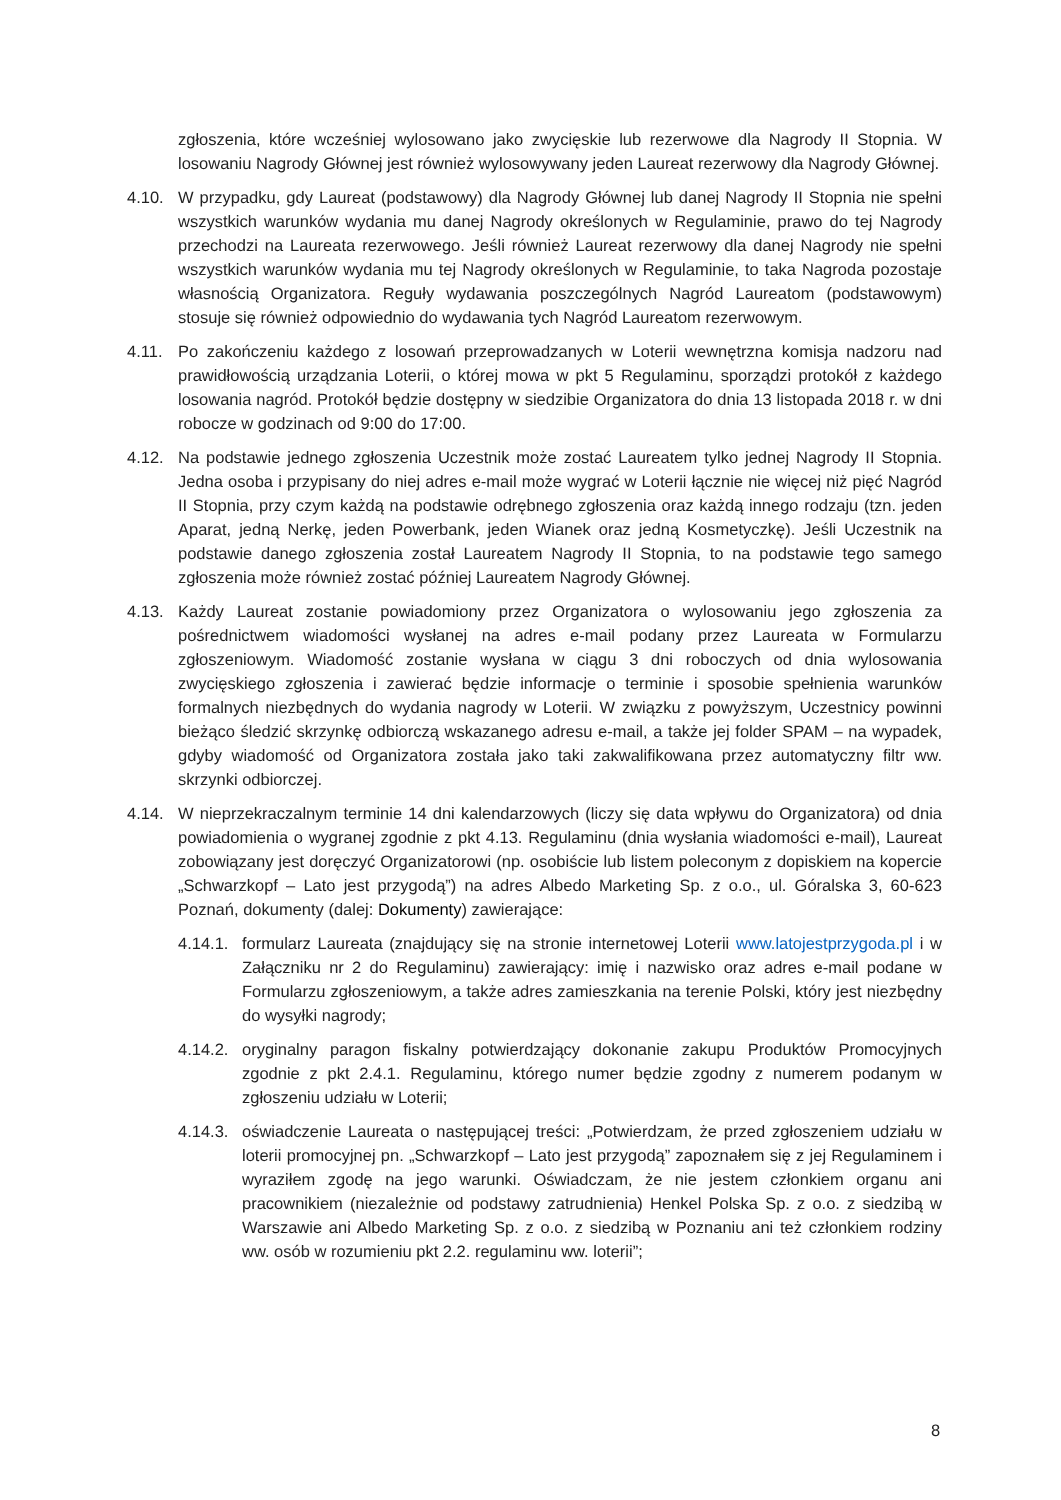zgłoszenia, które wcześniej wylosowano jako zwycięskie lub rezerwowe dla Nagrody II Stopnia. W losowaniu Nagrody Głównej jest również wylosowywany jeden Laureat rezerwowy dla Nagrody Głównej.
4.10. W przypadku, gdy Laureat (podstawowy) dla Nagrody Głównej lub danej Nagrody II Stopnia nie spełni wszystkich warunków wydania mu danej Nagrody określonych w Regulaminie, prawo do tej Nagrody przechodzi na Laureata rezerwowego. Jeśli również Laureat rezerwowy dla danej Nagrody nie spełni wszystkich warunków wydania mu tej Nagrody określonych w Regulaminie, to taka Nagroda pozostaje własnością Organizatora. Reguły wydawania poszczególnych Nagród Laureatom (podstawowym) stosuje się również odpowiednio do wydawania tych Nagród Laureatom rezerwowym.
4.11. Po zakończeniu każdego z losowań przeprowadzanych w Loterii wewnętrzna komisja nadzoru nad prawidłowością urządzania Loterii, o której mowa w pkt 5 Regulaminu, sporządzi protokół z każdego losowania nagród. Protokół będzie dostępny w siedzibie Organizatora do dnia 13 listopada 2018 r. w dni robocze w godzinach od 9:00 do 17:00.
4.12. Na podstawie jednego zgłoszenia Uczestnik może zostać Laureatem tylko jednej Nagrody II Stopnia. Jedna osoba i przypisany do niej adres e-mail może wygrać w Loterii łącznie nie więcej niż pięć Nagród II Stopnia, przy czym każdą na podstawie odrębnego zgłoszenia oraz każdą innego rodzaju (tzn. jeden Aparat, jedną Nerkę, jeden Powerbank, jeden Wianek oraz jedną Kosmetyczkę). Jeśli Uczestnik na podstawie danego zgłoszenia został Laureatem Nagrody II Stopnia, to na podstawie tego samego zgłoszenia może również zostać później Laureatem Nagrody Głównej.
4.13. Każdy Laureat zostanie powiadomiony przez Organizatora o wylosowaniu jego zgłoszenia za pośrednictwem wiadomości wysłanej na adres e-mail podany przez Laureata w Formularzu zgłoszeniowym. Wiadomość zostanie wysłana w ciągu 3 dni roboczych od dnia wylosowania zwycięskiego zgłoszenia i zawierać będzie informacje o terminie i sposobie spełnienia warunków formalnych niezbędnych do wydania nagrody w Loterii. W związku z powyższym, Uczestnicy powinni bieżąco śledzić skrzynkę odbiorczą wskazanego adresu e-mail, a także jej folder SPAM – na wypadek, gdyby wiadomość od Organizatora została jako taki zakwalifikowana przez automatyczny filtr ww. skrzynki odbiorczej.
4.14. W nieprzekraczalnym terminie 14 dni kalendarzowych (liczy się data wpływu do Organizatora) od dnia powiadomienia o wygranej zgodnie z pkt 4.13. Regulaminu (dnia wysłania wiadomości e-mail), Laureat zobowiązany jest doręczyć Organizatorowi (np. osobiście lub listem poleconym z dopiskiem na kopercie „Schwarzkopf – Lato jest przygodą”) na adres Albedo Marketing Sp. z o.o., ul. Góralska 3, 60-623 Poznań, dokumenty (dalej: Dokumenty) zawierające:
4.14.1.
formularz Laureata (znajdujący się na stronie internetowej Loterii www.latojestprzygoda.pl i w Załączniku nr 2 do Regulaminu) zawierający: imię i nazwisko oraz adres e-mail podane w Formularzu zgłoszeniowym, a także adres zamieszkania na terenie Polski, który jest niezbędny do wysyłki nagrody;
4.14.2.
oryginalny paragon fiskalny potwierdzający dokonanie zakupu Produktów Promocyjnych zgodnie z pkt 2.4.1. Regulaminu, którego numer będzie zgodny z numerem podanym w zgłoszeniu udziału w Loterii;
4.14.3.
oświadczenie Laureata o następującej treści: „Potwierdzam, że przed zgłoszeniem udziału w loterii promocyjnej pn. „Schwarzkopf – Lato jest przygodą” zapoznałem się z jej Regulaminem i wyraziłem zgodę na jego warunki. Oświadczam, że nie jestem członkiem organu ani pracownikiem (niezależnie od podstawy zatrudnienia) Henkel Polska Sp. z o.o. z siedzibą w Warszawie ani Albedo Marketing Sp. z o.o. z siedzibą w Poznaniu ani też członkiem rodziny ww. osób w rozumieniu pkt 2.2. regulaminu ww. loterii”;
8